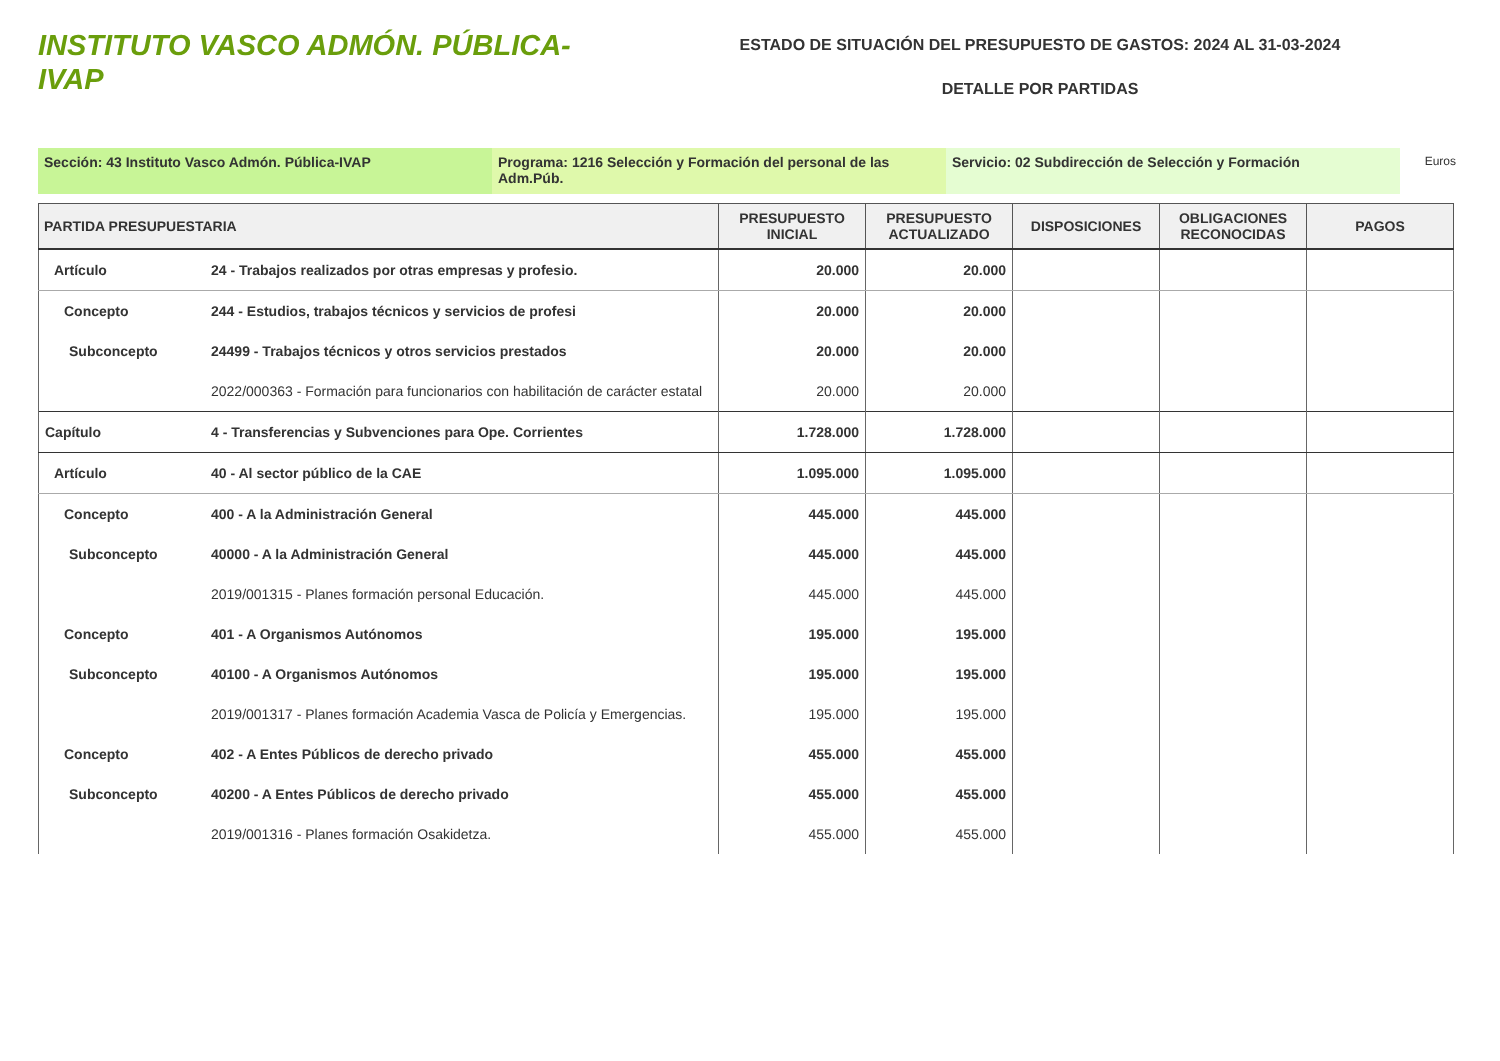INSTITUTO VASCO ADMÓN. PÚBLICA-IVAP
ESTADO DE SITUACIÓN DEL PRESUPUESTO DE GASTOS: 2024 AL 31-03-2024
DETALLE POR PARTIDAS
Sección: 43 Instituto Vasco Admón. Pública-IVAP Programa: 1216 Selección y Formación del personal de las Adm.Púb.
Servicio: 02 Subdirección de Selección y Formación
Euros
| PARTIDA PRESUPUESTARIA | | PRESUPUESTO INICIAL | PRESUPUESTO ACTUALIZADO | DISPOSICIONES | OBLIGACIONES RECONOCIDAS | PAGOS |
| --- | --- | --- | --- | --- | --- | --- |
| Artículo | 24 - Trabajos realizados por otras empresas y profesio. | 20.000 | 20.000 | | | |
| Concepto | 244 - Estudios, trabajos técnicos y servicios de profesi | 20.000 | 20.000 | | | |
| Subconcepto | 24499 - Trabajos técnicos y otros servicios prestados | 20.000 | 20.000 | | | |
| | 2022/000363 - Formación para funcionarios con habilitación de carácter estatal | 20.000 | 20.000 | | | |
| Capítulo | 4 - Transferencias y Subvenciones para Ope. Corrientes | 1.728.000 | 1.728.000 | | | |
| Artículo | 40 - Al sector público de la CAE | 1.095.000 | 1.095.000 | | | |
| Concepto | 400 - A la Administración General | 445.000 | 445.000 | | | |
| Subconcepto | 40000 - A la Administración General | 445.000 | 445.000 | | | |
| | 2019/001315 - Planes formación personal Educación. | 445.000 | 445.000 | | | |
| Concepto | 401 - A Organismos Autónomos | 195.000 | 195.000 | | | |
| Subconcepto | 40100 - A Organismos Autónomos | 195.000 | 195.000 | | | |
| | 2019/001317 - Planes formación Academia Vasca de Policía y Emergencias. | 195.000 | 195.000 | | | |
| Concepto | 402 - A Entes Públicos de derecho privado | 455.000 | 455.000 | | | |
| Subconcepto | 40200 - A Entes Públicos de derecho privado | 455.000 | 455.000 | | | |
| | 2019/001316 - Planes formación Osakidetza. | 455.000 | 455.000 | | | |